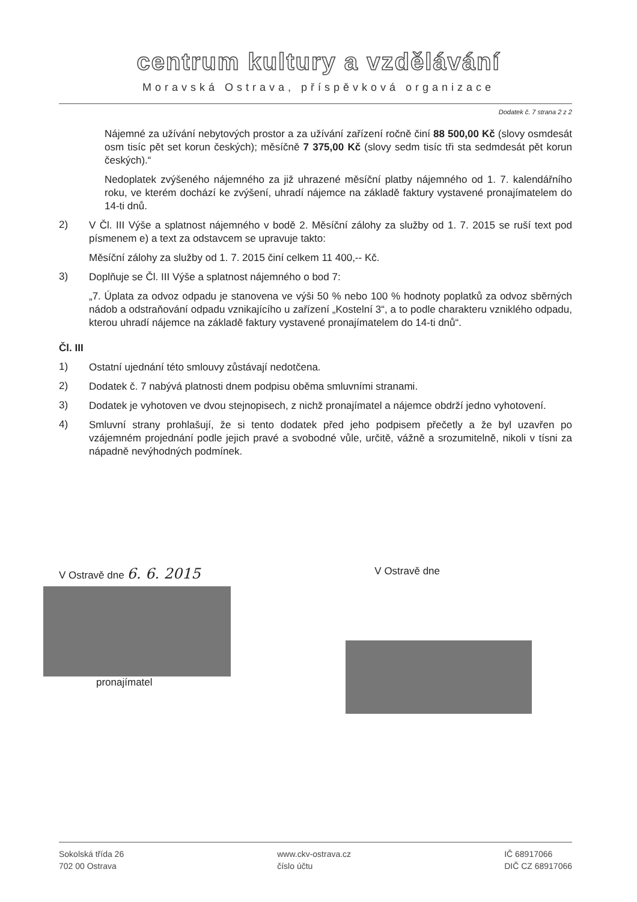centrum kultury a vzdělávání
Moravská Ostrava, příspěvková organizace
Dodatek č. 7 strana 2 z 2
Nájemné za užívání nebytových prostor a za užívání zařízení ročně činí 88 500,00 Kč (slovy osmdesát osm tisíc pět set korun českých); měsíčně 7 375,00 Kč (slovy sedm tisíc tři sta sedmdesát pět korun českých).“
Nedoplatek zvýšeného nájemného za již uhrazené měsíční platby nájemného od 1. 7. kalendářního roku, ve kterém dochází ke zvýšení, uhradí nájemce na základě faktury vystavené pronajímatelem do 14-ti dnů.
2)
V Čl. III Výše a splatnost nájemného v bodě 2. Měsíční zálohy za služby od 1. 7. 2015 se ruší text pod písmenem e) a text za odstavcem se upravuje takto:
Měsíční zálohy za služby od 1. 7. 2015 činí celkem 11 400,-- Kč.
3)
Doplňuje se Čl. III Výše a splatnost nájemného o bod 7:
„7. Úplata za odvoz odpadu je stanovena ve výši 50 % nebo 100 % hodnoty poplatků za odvoz sběrných nádob a odstraňování odpadu vznikajícího u zařízení „Kostelní 3“, a to podle charakteru vzniklého odpadu, kterou uhradí nájemce na základě faktury vystavené pronajímatelem do 14-ti dnů“.
Čl. III
1)
Ostatní ujednání této smlouvy zůstávají nedotčena.
2)
Dodatek č. 7 nabývá platnosti dnem podpisu oběma smluvními stranami.
3)
Dodatek je vyhotoven ve dvou stejnopisech, z nichž pronajímatel a nájemce obdrží jedno vyhotovení.
4)
Smluvní strany prohlašují, že si tento dodatek před jeho podpisem přečetly a že byl uzavřen po vzájemném projednání podle jejich pravé a svobodné vůle, určitě, vážně a srozumitelně, nikoli v tísni za nápadně nevýhodných podmínek.
V Ostravě dne 6. 6. 2015
V Ostravě dne
pronajímatel
Sokolská třída 26
702 00 Ostrava
www.ckv-ostrava.cz
číslo účtu
IČ 68917066
DIČ CZ 68917066